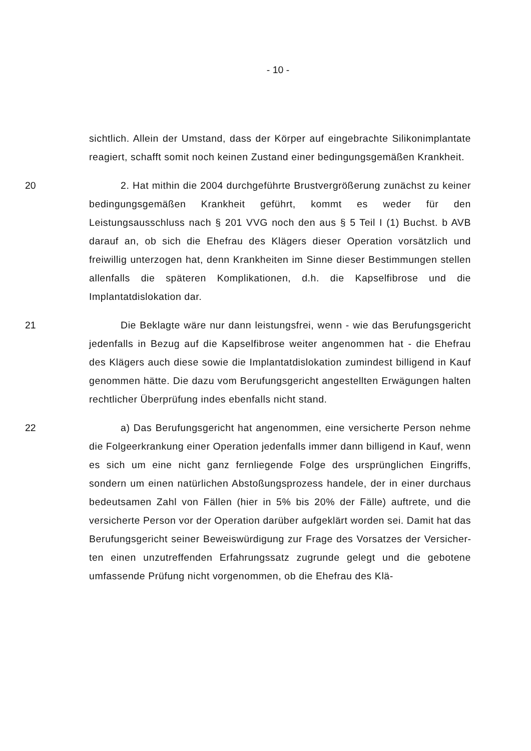- 10 -
sichtlich. Allein der Umstand, dass der Körper auf eingebrachte Silikon­implantate reagiert, schafft somit noch keinen Zustand einer bedin­gungsgemäßen Krankheit.
20 2. Hat mithin die 2004 durchgeführte Brustvergrößerung zunächst zu keiner bedingungsgemäßen Krankheit geführt, kommt es weder für den Leistungsausschluss nach § 201 VVG noch den aus § 5 Teil I (1) Buchst. b AVB darauf an, ob sich die Ehefrau des Klägers dieser Opera­tion vorsätzlich und freiwillig unterzogen hat, denn Krankheiten im Sinne dieser Bestimmungen stellen allenfalls die späteren Komplikationen, d.h. die Kapselfibrose und die Implantatdislokation dar.
21 Die Beklagte wäre nur dann leistungsfrei, wenn - wie das Beru­fungsgericht jedenfalls in Bezug auf die Kapselfibrose weiter angenom­men hat - die Ehefrau des Klägers auch diese sowie die Implantatdislo­kation zumindest billigend in Kauf genommen hätte. Die dazu vom Beru­fungsgericht angestellten Erwägungen halten rechtlicher Überprüfung in­des ebenfalls nicht stand.
22 a) Das Berufungsgericht hat angenommen, eine versicherte Per­son nehme die Folgeerkrankung einer Operation jedenfalls immer dann billigend in Kauf, wenn es sich um eine nicht ganz fernliegende Folge des ursprünglichen Eingriffs, sondern um einen natürlichen Abstoßungs­prozess handele, der in einer durchaus bedeutsamen Zahl von Fällen (hier in 5% bis 20% der Fälle) auftrete, und die versicherte Person vor der Operation darüber aufgeklärt worden sei. Damit hat das Berufungs­gericht seiner Beweiswürdigung zur Frage des Vorsatzes der Versicher­ten einen unzutreffenden Erfahrungssatz zugrunde gelegt und die gebo­tene umfassende Prüfung nicht vorgenommen, ob die Ehefrau des Klä-